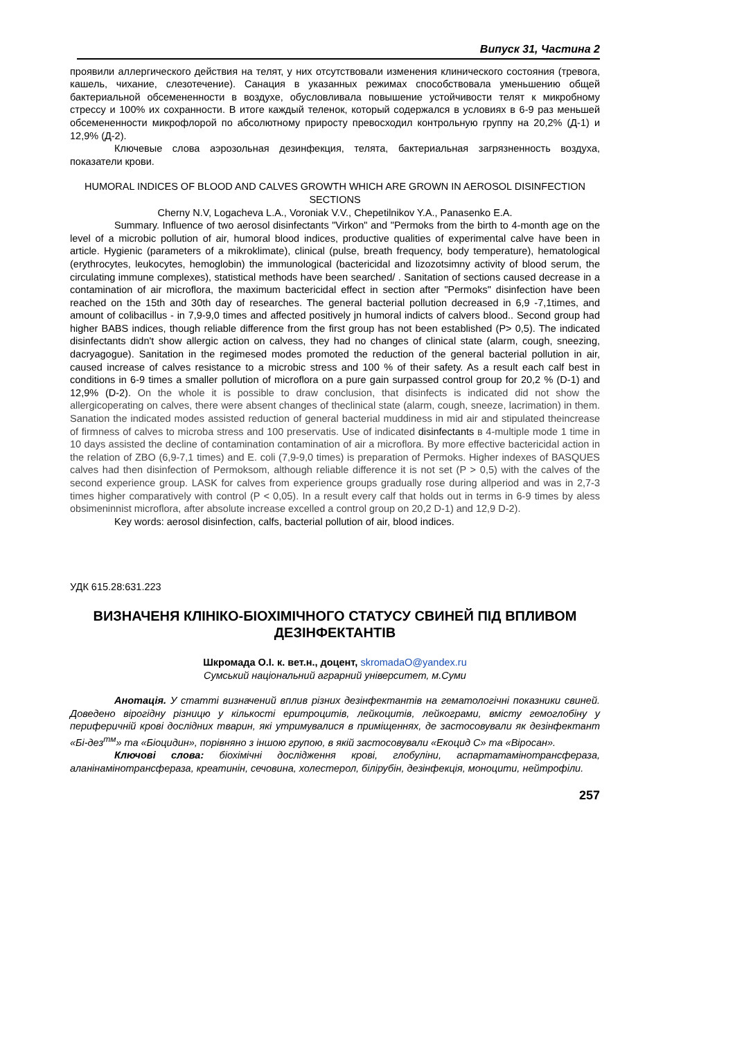Випуск 31, Частина 2
проявили аллергического действия на телят, у них отсутствовали изменения клинического состояния (тревога, кашель, чихание, слезотечение). Санация в указанных режимах способствовала уменьшению общей бактериальной обсемененности в воздухе, обусловливала повышение устойчивости телят к микробному стрессу и 100% их сохранности. В итоге каждый теленок, который содержался в условиях в 6-9 раз меньшей обсемененности микрофлорой по абсолютному приросту превосходил контрольную группу на 20,2% (Д-1) и 12,9% (Д-2).
Ключевые слова аэрозольная дезинфекция, телята, бактериальная загрязненность воздуха, показатели крови.
HUMORAL INDICES OF BLOOD AND CALVES GROWTH WHICH ARE GROWN IN AEROSOL DISINFECTION SECTIONS
Cherny N.V, Logacheva L.A., Voroniak V.V., Chepetilnikov Y.A., Panasenko E.A.
Summary. Influence of two aerosol disinfectants "Virkon" and "Permoks from the birth to 4-month age on the level of a microbic pollution of air, humoral blood indices, productive qualities of experimental calve have been in article. Hygienic (parameters of a mikroklimate), clinical (pulse, breath frequency, body temperature), hematological (erythrocytes, leukocytes, hemoglobin) the immunological (bactericidal and lizozotsimny activity of blood serum, the circulating immune complexes), statistical methods have been searched/ . Sanitation of sections caused decrease in a contamination of air microflora, the maximum bactericidal effect in section after "Permoks" disinfection have been reached on the 15th and 30th day of researches. The general bacterial pollution decreased in 6,9 -7,1times, and amount of colibacillus - in 7,9-9,0 times and affected positively jn humoral indicts of calvers blood.. Second group had higher BABS indices, though reliable difference from the first group has not been established (P> 0,5). The indicated disinfectants didn't show allergic action on calvess, they had no changes of clinical state (alarm, cough, sneezing, dacryagogue). Sanitation in the regimesed modes promoted the reduction of the general bacterial pollution in air, caused increase of calves resistance to a microbic stress and 100 % of their safety. As a result each calf best in conditions in 6-9 times a smaller pollution of microflora on a pure gain surpassed control group for 20,2 % (D-1) and 12,9% (D-2). On the whole it is possible to draw conclusion, that disinfects is indicated did not show the allergicoperating on calves, there were absent changes of theclinical state (alarm, cough, sneeze, lacrimation) in them. Sanation the indicated modes assisted reduction of general bacterial muddiness in mid air and stipulated theincrease of firmness of calves to microba stress and 100 preservatis. Use of indicated disinfectants в 4-multiple mode 1 time in 10 days assisted the decline of contamination contamination of air a microflora. By more effective bactericidal action in the relation of ZBO (6,9-7,1 times) and E. coli (7,9-9,0 times) is preparation of Permoks. Higher indexes of BASQUES calves had then disinfection of Permoksom, although reliable difference it is not set (P > 0,5) with the calves of the second experience group. LASK for calves from experience groups gradually rose during allperiod and was in 2,7-3 times higher comparatively with control (P < 0,05). In a result every calf that holds out in terms in 6-9 times by aless obsimeninnist microflora, after absolute increase excelled a control group on 20,2 D-1) and 12,9 D-2).
Key words: aerosol disinfection, calfs, bacterial pollution of air, blood indices.
УДК 615.28:631.223
ВИЗНАЧЕНЯ КЛІНІКО-БІОХІМІЧНОГО СТАТУСУ СВИНЕЙ ПІД ВПЛИВОМ ДЕЗІНФЕКТАНТІВ
Шкромада О.І. к. вет.н., доцент, skromadaO@yandex.ru
Сумський національний аграрний університет, м.Суми
Анотація. У статті визначений вплив різних дезінфектантів на гематологічні показники свиней. Доведено вірогідну різницю у кількості еритроцитів, лейкоцитів, лейкограми, вмісту гемоглобіну у периферичній крові дослідних тварин, які утримувалися в приміщеннях, де застосовували як дезінфектант «Бі-дез<sup>тм</sup>» та «Біоцидин», порівняно з іншою групою, в якій застосовували «Екоцид С» та «Віросан».
Ключові слова: біохімічні дослідження крові, глобуліни, аспартатамінотрансфераза, аланінамінотрансфераза, креатинін, сечовина, холестерол, білірубін, дезінфекція, моноцити, нейтрофіли.
257